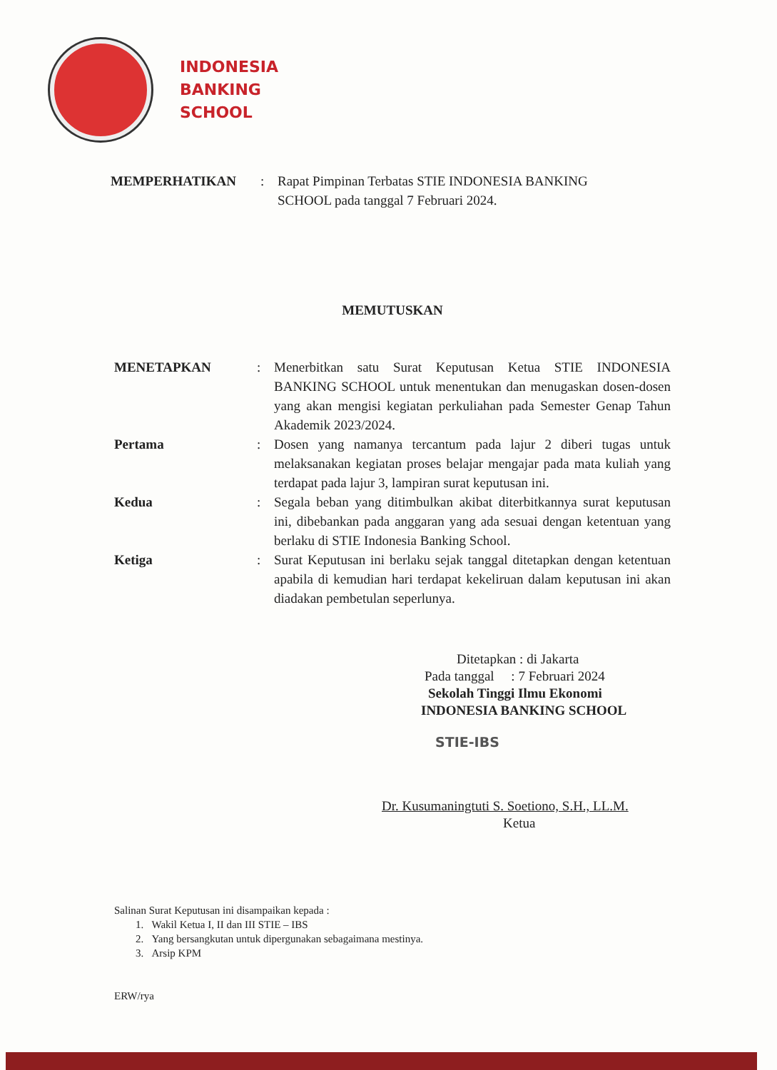INDONESIA
BANKING
SCHOOL
MEMPERHATIKAN : Rapat Pimpinan Terbatas STIE INDONESIA BANKING
SCHOOL pada tanggal 7 Februari 2024.
MEMUTUSKAN
MENETAPKAN : Menerbitkan satu Surat Keputusan Ketua STIE INDONESIA BANKING SCHOOL untuk menentukan dan menugaskan dosen-dosen yang akan mengisi kegiatan perkuliahan pada Semester Genap Tahun Akademik 2023/2024.
Pertama : Dosen yang namanya tercantum pada lajur 2 diberi tugas untuk melaksanakan kegiatan proses belajar mengajar pada mata kuliah yang terdapat pada lajur 3, lampiran surat keputusan ini.
Kedua : Segala beban yang ditimbulkan akibat diterbitkannya surat keputusan ini, dibebankan pada anggaran yang ada sesuai dengan ketentuan yang berlaku di STIE Indonesia Banking School.
Ketiga : Surat Keputusan ini berlaku sejak tanggal ditetapkan dengan ketentuan apabila di kemudian hari terdapat kekeliruan dalam keputusan ini akan diadakan pembetulan seperlunya.
Ditetapkan : di Jakarta
Pada tanggal : 7 Februari 2024
Sekolah Tinggi Ilmu Ekonomi
INDONESIA BANKING SCHOOL
STIE-IBS
Dr. Kusumaningtuti S. Soetiono, S.H., LL.M.
Ketua
Salinan Surat Keputusan ini disampaikan kepada :
1. Wakil Ketua I, II dan III STIE – IBS
2. Yang bersangkutan untuk dipergunakan sebagaimana mestinya.
3. Arsip KPM
ERW/rya